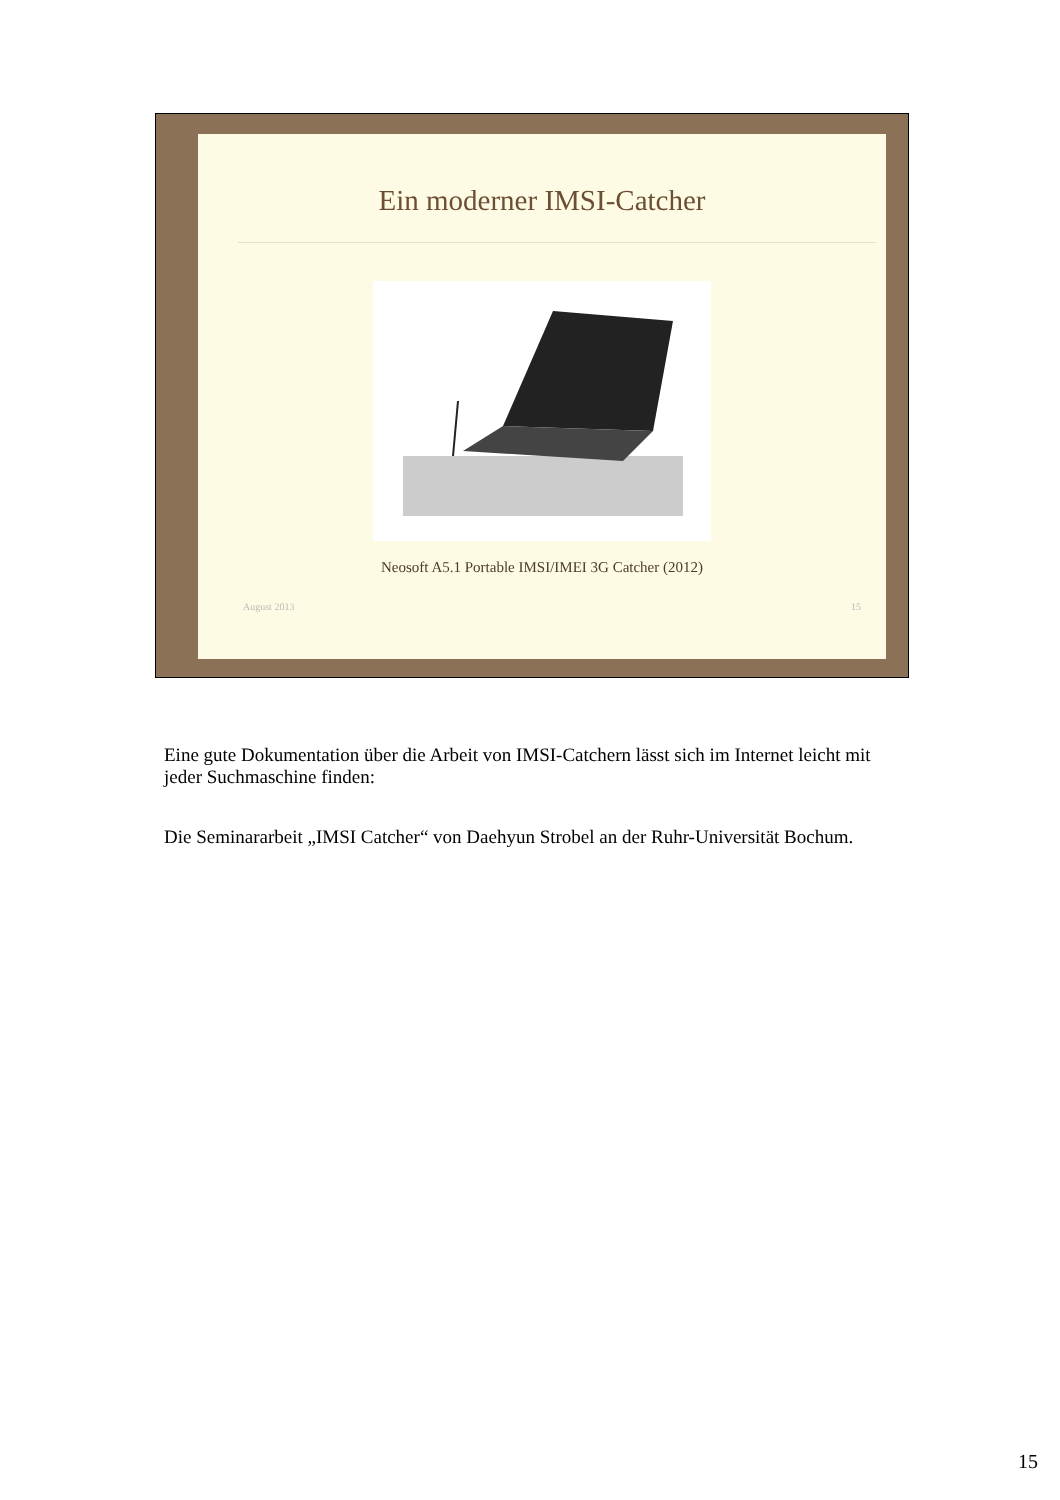Ein moderner IMSI-Catcher
Neosoft A5.1 Portable IMSI/IMEI 3G Catcher (2012)
August 2013 15
Eine gute Dokumentation über die Arbeit von IMSI-Catchern lässt sich im Internet leicht mit jeder Suchmaschine finden:
Die Seminararbeit „IMSI Catcher“ von Daehyun Strobel an der Ruhr-Universität Bochum.
15